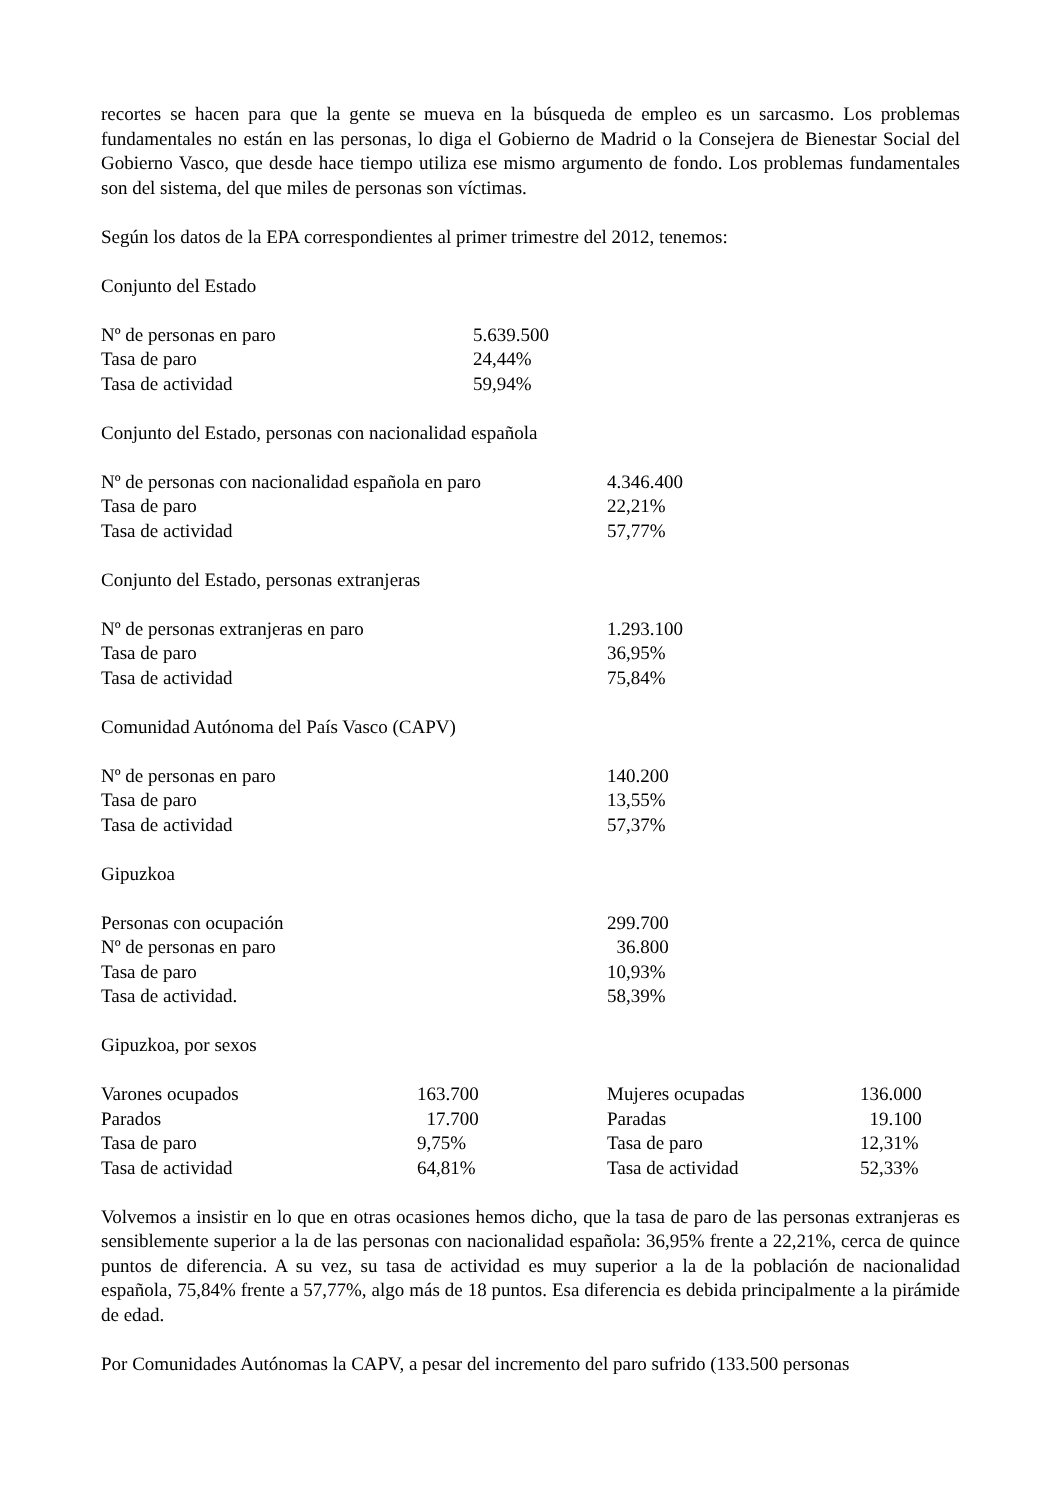recortes se hacen para que la gente se mueva en la búsqueda de empleo es un sarcasmo. Los problemas fundamentales no están en las personas, lo diga el Gobierno de Madrid o la Consejera de Bienestar Social del Gobierno Vasco, que desde hace tiempo utiliza ese mismo argumento de fondo. Los problemas fundamentales son del sistema, del que miles de personas son víctimas.
Según los datos de la EPA correspondientes al primer trimestre del 2012, tenemos:
Conjunto del Estado
| Nº de personas en paro | 5.639.500 |
| Tasa de paro | 24,44% |
| Tasa de actividad | 59,94% |
Conjunto del Estado, personas con nacionalidad española
| Nº de personas con nacionalidad española en paro | 4.346.400 |
| Tasa de paro | 22,21% |
| Tasa de actividad | 57,77% |
Conjunto del Estado, personas extranjeras
| Nº de personas extranjeras en paro | 1.293.100 |
| Tasa de paro | 36,95% |
| Tasa de actividad | 75,84% |
Comunidad Autónoma del País Vasco (CAPV)
| Nº de personas en paro | 140.200 |
| Tasa de paro | 13,55% |
| Tasa de actividad | 57,37% |
Gipuzkoa
| Personas con ocupación | 299.700 |
| Nº de personas en paro | 36.800 |
| Tasa de paro | 10,93% |
| Tasa de actividad. | 58,39% |
Gipuzkoa, por sexos
| Varones ocupados | 163.700 | Mujeres ocupadas | 136.000 |
| Parados | 17.700 | Paradas | 19.100 |
| Tasa de paro | 9,75% | Tasa de paro | 12,31% |
| Tasa de actividad | 64,81% | Tasa de actividad | 52,33% |
Volvemos a insistir en lo que en otras ocasiones hemos dicho, que la tasa de paro de las personas extranjeras es sensiblemente superior a la de las personas con nacionalidad española: 36,95% frente a 22,21%, cerca de quince puntos de diferencia. A su vez, su tasa de actividad es muy superior a la de la población de nacionalidad española, 75,84% frente a 57,77%, algo más de 18 puntos. Esa diferencia es debida principalmente a la pirámide de edad.
Por Comunidades Autónomas la CAPV, a pesar del incremento del paro sufrido (133.500 personas